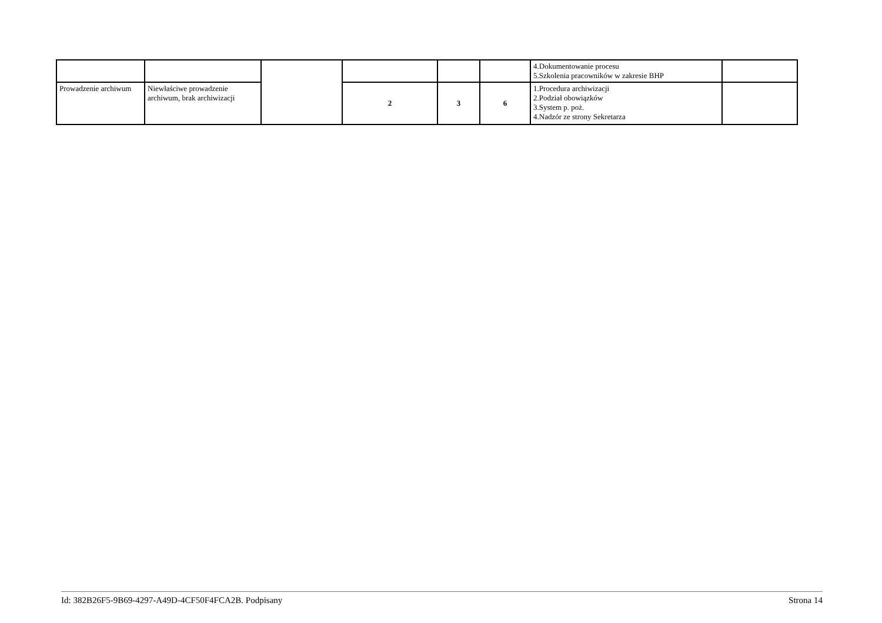| | | | | | | 4.Dokumentowanie procesu 5.Szkolenia pracowników w zakresie BHP | |
| Prowadzenie archiwum | Niewłaściwe prowadzenie archiwum, brak archiwizacji | | 2 | 3 | 6 | 1.Procedura archiwizacji 2.Podział obowiązków 3.System p. poż. 4.Nadzór ze strony Sekretarza | |
Id: 382B26F5-9B69-4297-A49D-4CF50F4FCA2B. Podpisany Strona 14